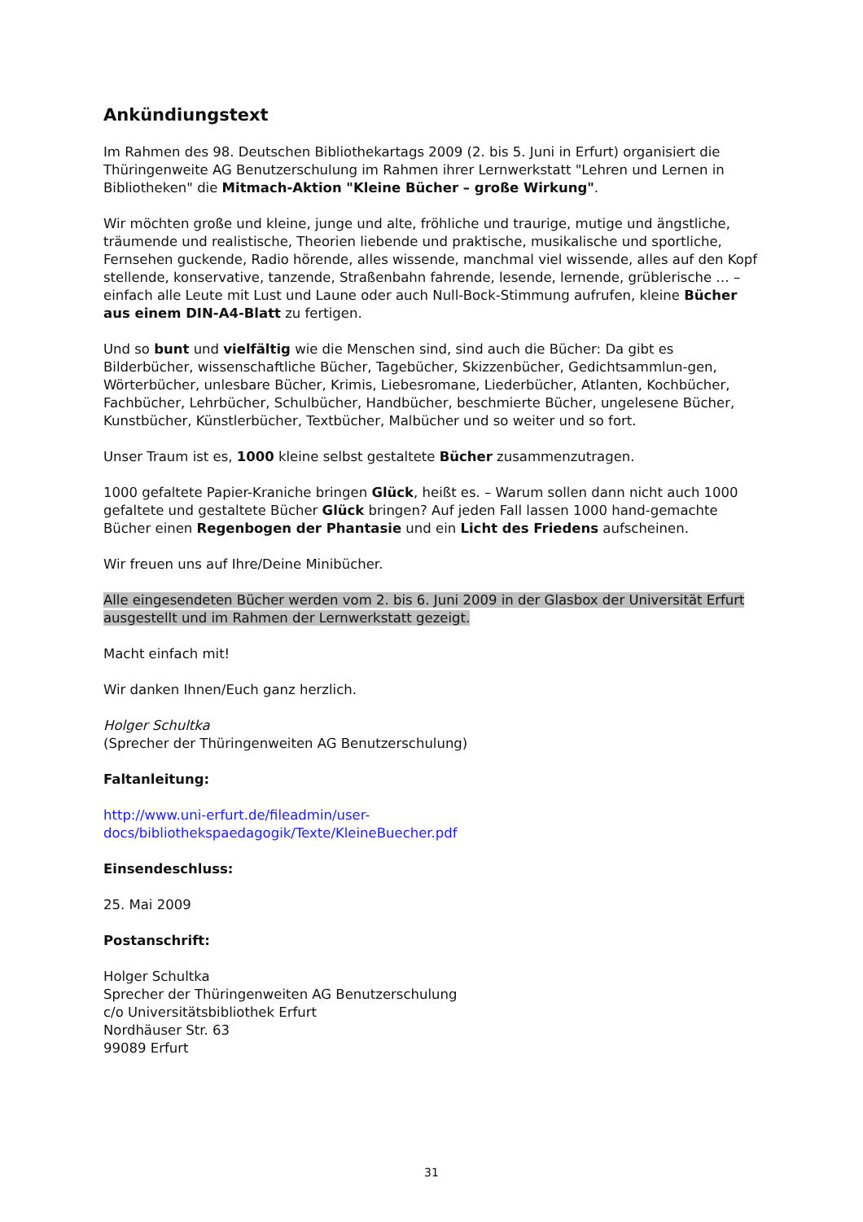Ankündiungstext
Im Rahmen des 98. Deutschen Bibliothekartags 2009 (2. bis 5. Juni in Erfurt) organisiert die Thüringenweite AG Benutzerschulung im Rahmen ihrer Lernwerkstatt "Lehren und Lernen in Bibliotheken" die Mitmach-Aktion "Kleine Bücher – große Wirkung".
Wir möchten große und kleine, junge und alte, fröhliche und traurige, mutige und ängstliche, träumende und realistische, Theorien liebende und praktische, musikalische und sportliche, Fernsehen guckende, Radio hörende, alles wissende, manchmal viel wissende, alles auf den Kopf stellende, konservative, tanzende, Straßenbahn fahrende, lesende, lernende, grüblerische … – einfach alle Leute mit Lust und Laune oder auch Null-Bock-Stimmung aufrufen, kleine Bücher aus einem DIN-A4-Blatt zu fertigen.
Und so bunt und vielfältig wie die Menschen sind, sind auch die Bücher: Da gibt es Bilderbücher, wissenschaftliche Bücher, Tagebücher, Skizzenbücher, Gedichtsammlun-gen, Wörterbücher, unlesbare Bücher, Krimis, Liebesromane, Liederbücher, Atlanten, Kochbücher, Fachbücher, Lehrbücher, Schulbücher, Handbücher, beschmierte Bücher, ungelesene Bücher, Kunstbücher, Künstlerbücher, Textbücher, Malbücher und so weiter und so fort.
Unser Traum ist es, 1000 kleine selbst gestaltete Bücher zusammenzutragen.
1000 gefaltete Papier-Kraniche bringen Glück, heißt es. – Warum sollen dann nicht auch 1000 gefaltete und gestaltete Bücher Glück bringen? Auf jeden Fall lassen 1000 hand-gemachte Bücher einen Regenbogen der Phantasie und ein Licht des Friedens aufscheinen.
Wir freuen uns auf Ihre/Deine Minibücher.
Alle eingesendeten Bücher werden vom 2. bis 6. Juni 2009 in der Glasbox der Universität Erfurt ausgestellt und im Rahmen der Lernwerkstatt gezeigt.
Macht einfach mit!
Wir danken Ihnen/Euch ganz herzlich.
Holger Schultka
(Sprecher der Thüringenweiten AG Benutzerschulung)
Faltanleitung:
http://www.uni-erfurt.de/fileadmin/user-
docs/bibliothekspaedagogik/Texte/KleineBuecher.pdf
Einsendeschluss:
25. Mai 2009
Postanschrift:
Holger Schultka
Sprecher der Thüringenweiten AG Benutzerschulung
c/o Universitätsbibliothek Erfurt
Nordhäuser Str. 63
99089 Erfurt
31